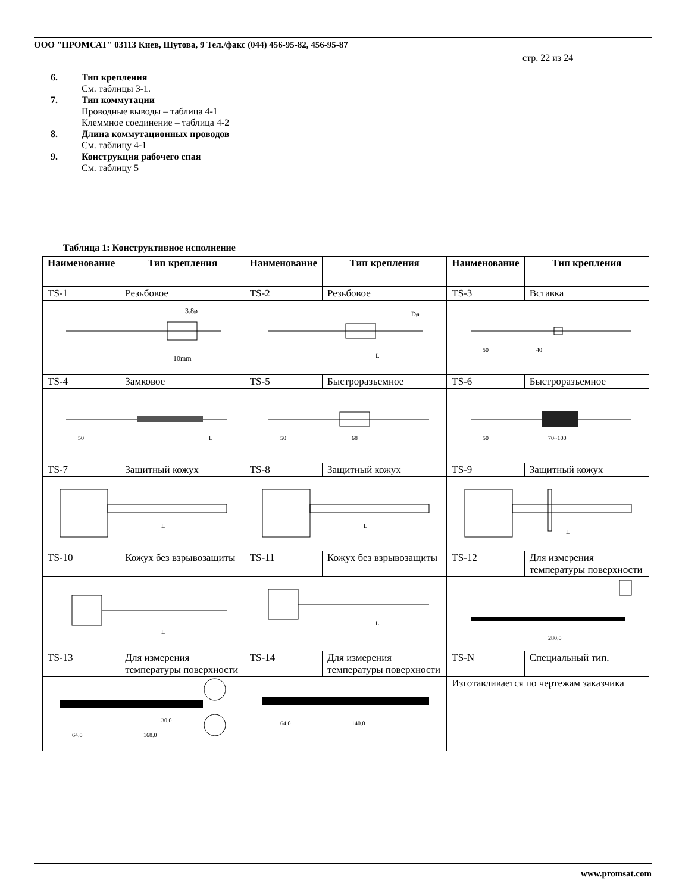ООО "ПРОМСАТ" 03113 Киев, Шутова, 9 Тел./факс (044) 456-95-82, 456-95-87
стр. 22 из 24
6. Тип крепления
См. таблицы 3-1.
7. Тип коммутации
Проводные выводы – таблица 4-1
Клеммное соединение – таблица 4-2
8. Длина коммутационных проводов
См. таблицу 4-1
9. Конструкция рабочего спая
См. таблицу 5
Таблица 1: Конструктивное исполнение
| Наименование | Тип крепления | Наименование | Тип крепления | Наименование | Тип крепления |
| --- | --- | --- | --- | --- | --- |
| TS-1 | Резьбовое | TS-2 | Резьбовое | TS-3 | Вставка |
| 3.8ø 10mm | | Dø L | | 50 40 | |
| TS-4 | Замковое | TS-5 | Быстроразъемное | TS-6 | Быстроразъемное |
| 50 L | | 50 68 | | 50 70~100 | |
| TS-7 | Защитный кожух | TS-8 | Защитный кожух | TS-9 | Защитный кожух |
| L | | L | | L | |
| TS-10 | Кожух без взрывозащиты | TS-11 | Кожух без взрывозащиты | TS-12 | Для измерения температуры поверхности |
| L | | L | | 280.0 | |
| TS-13 | Для измерения температуры поверхности | TS-14 | Для измерения температуры поверхности | TS-N | Специальный тип. |
| 30.0 64.0 168.0 | | 64.0 140.0 | | Изготавливается по чертежам заказчика | |
www.promsat.com